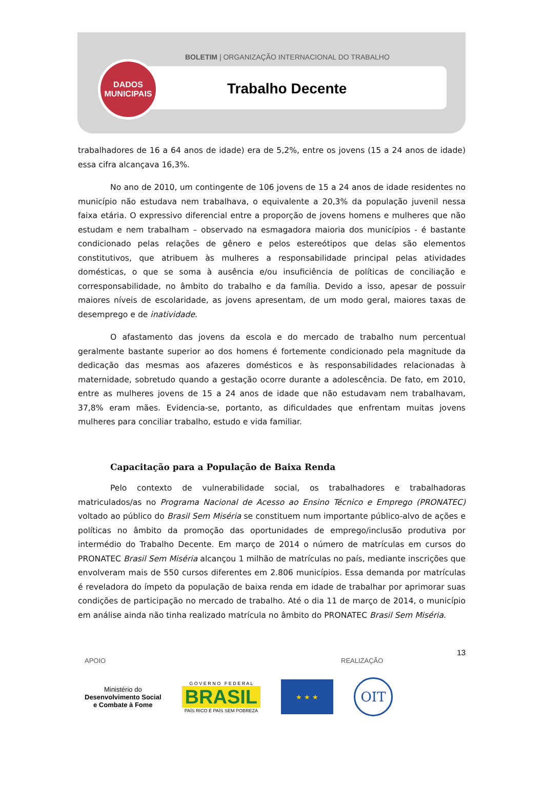BOLETIM | ORGANIZAÇÃO INTERNACIONAL DO TRABALHO
Trabalho Decente
DADOS
MUNICIPAIS
trabalhadores de 16 a 64 anos de idade) era de 5,2%, entre os jovens (15 a 24 anos de idade) essa cifra alcançava 16,3%.
No ano de 2010, um contingente de 106 jovens de 15 a 24 anos de idade residentes no município não estudava nem trabalhava, o equivalente a 20,3% da população juvenil nessa faixa etária. O expressivo diferencial entre a proporção de jovens homens e mulheres que não estudam e nem trabalham – observado na esmagadora maioria dos municípios - é bastante condicionado pelas relações de gênero e pelos estereótipos que delas são elementos constitutivos, que atribuem às mulheres a responsabilidade principal pelas atividades domésticas, o que se soma à ausência e/ou insuficiência de políticas de conciliação e corresponsabilidade, no âmbito do trabalho e da família. Devido a isso, apesar de possuir maiores níveis de escolaridade, as jovens apresentam, de um modo geral, maiores taxas de desemprego e de inatividade.
O afastamento das jovens da escola e do mercado de trabalho num percentual geralmente bastante superior ao dos homens é fortemente condicionado pela magnitude da dedicação das mesmas aos afazeres domésticos e às responsabilidades relacionadas à maternidade, sobretudo quando a gestação ocorre durante a adolescência. De fato, em 2010, entre as mulheres jovens de 15 a 24 anos de idade que não estudavam nem trabalhavam, 37,8% eram mães. Evidencia-se, portanto, as dificuldades que enfrentam muitas jovens mulheres para conciliar trabalho, estudo e vida familiar.
Capacitação para a População de Baixa Renda
Pelo contexto de vulnerabilidade social, os trabalhadores e trabalhadoras matriculados/as no Programa Nacional de Acesso ao Ensino Técnico e Emprego (PRONATEC) voltado ao público do Brasil Sem Miséria se constituem num importante público-alvo de ações e políticas no âmbito da promoção das oportunidades de emprego/inclusão produtiva por intermédio do Trabalho Decente. Em março de 2014 o número de matrículas em cursos do PRONATEC Brasil Sem Miséria alcançou 1 milhão de matrículas no país, mediante inscrições que envolveram mais de 550 cursos diferentes em 2.806 municípios. Essa demanda por matrículas é reveladora do ímpeto da população de baixa renda em idade de trabalhar por aprimorar suas condições de participação no mercado de trabalho. Até o dia 11 de março de 2014, o município em análise ainda não tinha realizado matrícula no âmbito do PRONATEC Brasil Sem Miséria.
13
APOIO REALIZAÇÃO
Ministério do
Desenvolvimento Social
e Combate à Fome
G O V E R N O F E D E R A L
BRASIL
PAÍS RICO É PAÍS SEM POBREZA
★ ★ ★
OIT